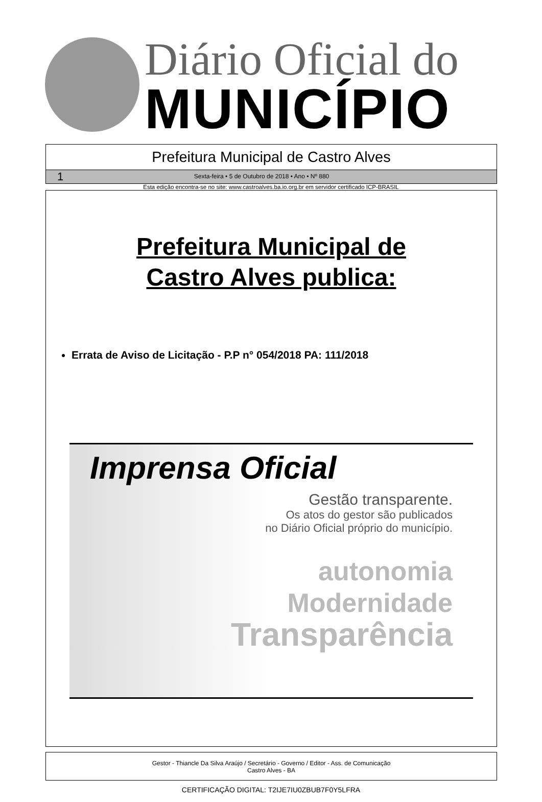Diário Oficial do
MUNICÍPIO
Prefeitura Municipal de Castro Alves
1 Sexta-feira • 5 de Outubro de 2018 • Ano • Nº 880
Esta edição encontra-se no site: www.castroalves.ba.io.org.br em servidor certificado ICP-BRASIL
Prefeitura Municipal de
Castro Alves publica:
Errata de Aviso de Licitação - P.P n° 054/2018 PA: 111/2018
Imprensa Oficial
Gestão transparente.
Os atos do gestor são publicados
no Diário Oficial próprio do município.
autonomia
Modernidade
Transparência
Gestor - Thiancle Da Silva Araújo / Secretário - Governo / Editor - Ass. de Comunicação
Castro Alves - BA
CERTIFICAÇÃO DIGITAL: T2IJE7IU0ZBUB7F0Y5LFRA